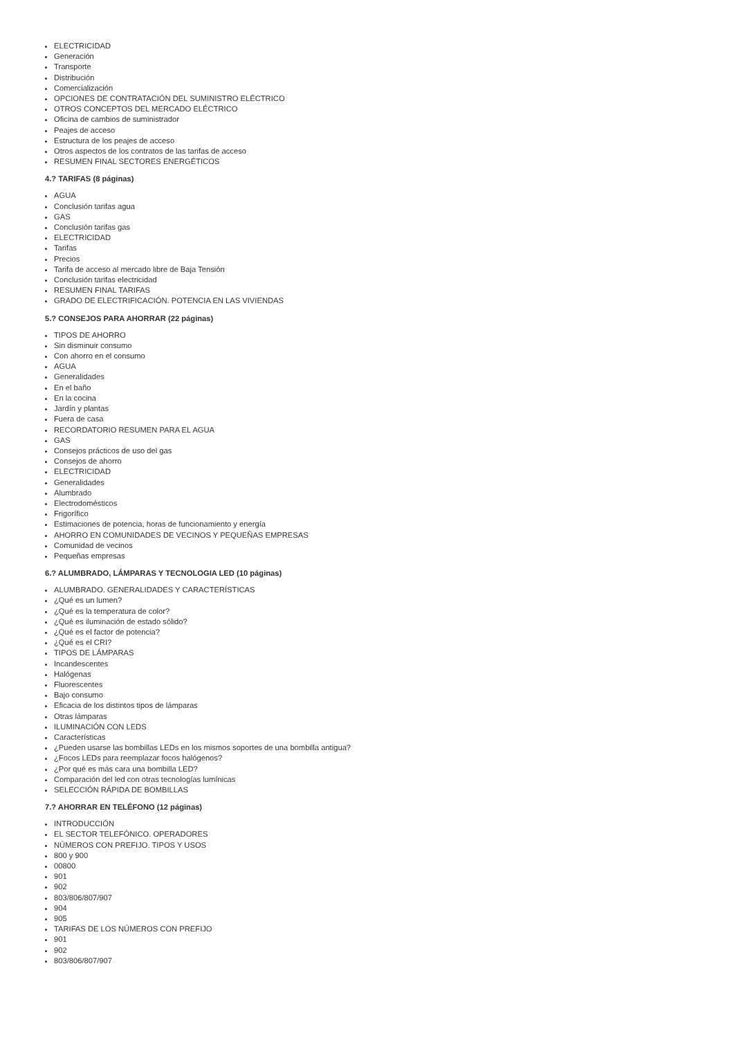ELECTRICIDAD
Generación
Transporte
Distribución
Comercialización
OPCIONES DE CONTRATACIÓN DEL SUMINISTRO ELÉCTRICO
OTROS CONCEPTOS DEL MERCADO ELÉCTRICO
Oficina de cambios de suministrador
Peajes de acceso
Estructura de los peajes de acceso
Otros aspectos de los contratos de las tarifas de acceso
RESUMEN FINAL SECTORES ENERGÉTICOS
4.? TARIFAS (8 páginas)
AGUA
Conclusión tarifas agua
GAS
Conclusión tarifas gas
ELECTRICIDAD
Tarifas
Precios
Tarifa de acceso al mercado libre de Baja Tensión
Conclusión tarifas electricidad
RESUMEN FINAL TARIFAS
GRADO DE ELECTRIFICACIÓN. POTENCIA EN LAS VIVIENDAS
5.? CONSEJOS PARA AHORRAR (22 páginas)
TIPOS DE AHORRO
Sin disminuir consumo
Con ahorro en el consumo
AGUA
Generalidades
En el baño
En la cocina
Jardín y plantas
Fuera de casa
RECORDATORIO RESUMEN PARA EL AGUA
GAS
Consejos prácticos de uso del gas
Consejos de ahorro
ELECTRICIDAD
Generalidades
Alumbrado
Electrodomésticos
Frigorífico
Estimaciones de potencia, horas de funcionamiento y energía
AHORRO EN COMUNIDADES DE VECINOS Y PEQUEÑAS EMPRESAS
Comunidad de vecinos
Pequeñas empresas
6.? ALUMBRADO, LÁMPARAS Y TECNOLOGIA LED (10 páginas)
ALUMBRADO. GENERALIDADES Y CARACTERÍSTICAS
¿Qué es un lumen?
¿Qué es la temperatura de color?
¿Qué es iluminación de estado sólido?
¿Qué es el factor de potencia?
¿Qué es el CRI?
TIPOS DE LÁMPARAS
Incandescentes
Halógenas
Fluorescentes
Bajo consumo
Eficacia de los distintos tipos de lámparas
Otras lámparas
ILUMINACIÓN CON LEDS
Características
¿Pueden usarse las bombillas LEDs en los mismos soportes de una bombilla antigua?
¿Focos LEDs para reemplazar focos halógenos?
¿Por qué es más cara una bombilla LED?
Comparación del led con otras tecnologías lumínicas
SELECCIÓN RÁPIDA DE BOMBILLAS
7.? AHORRAR EN TELÉFONO (12 páginas)
INTRODUCCIÓN
EL SECTOR TELEFÓNICO. OPERADORES
NÚMEROS CON PREFIJO. TIPOS Y USOS
800 y 900
00800
901
902
803/806/807/907
904
905
TARIFAS DE LOS NÚMEROS CON PREFIJO
901
902
803/806/807/907